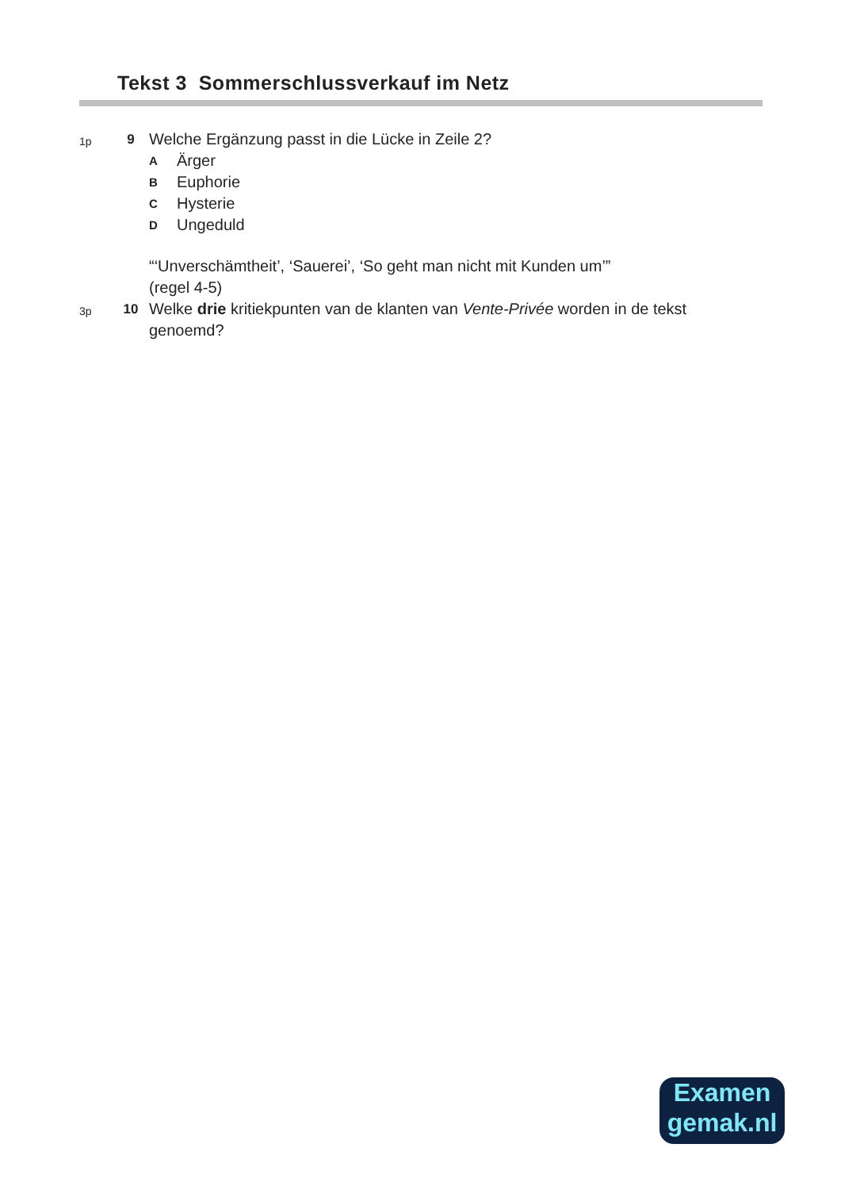Tekst 3 Sommerschlussverkauf im Netz
1p
9
Welche Ergänzung passt in die Lücke in Zeile 2?
A Ärger
B Euphorie
C Hysterie
D Ungeduld
“‘Unverschämtheit’, ‘Sauerei’, ‘So geht man nicht mit Kunden um’”
(regel 4-5)
3p
10
Welke drie kritiekpunten van de klanten van Vente-Privée worden in de tekst genoemd?
Examen
gemak.nl